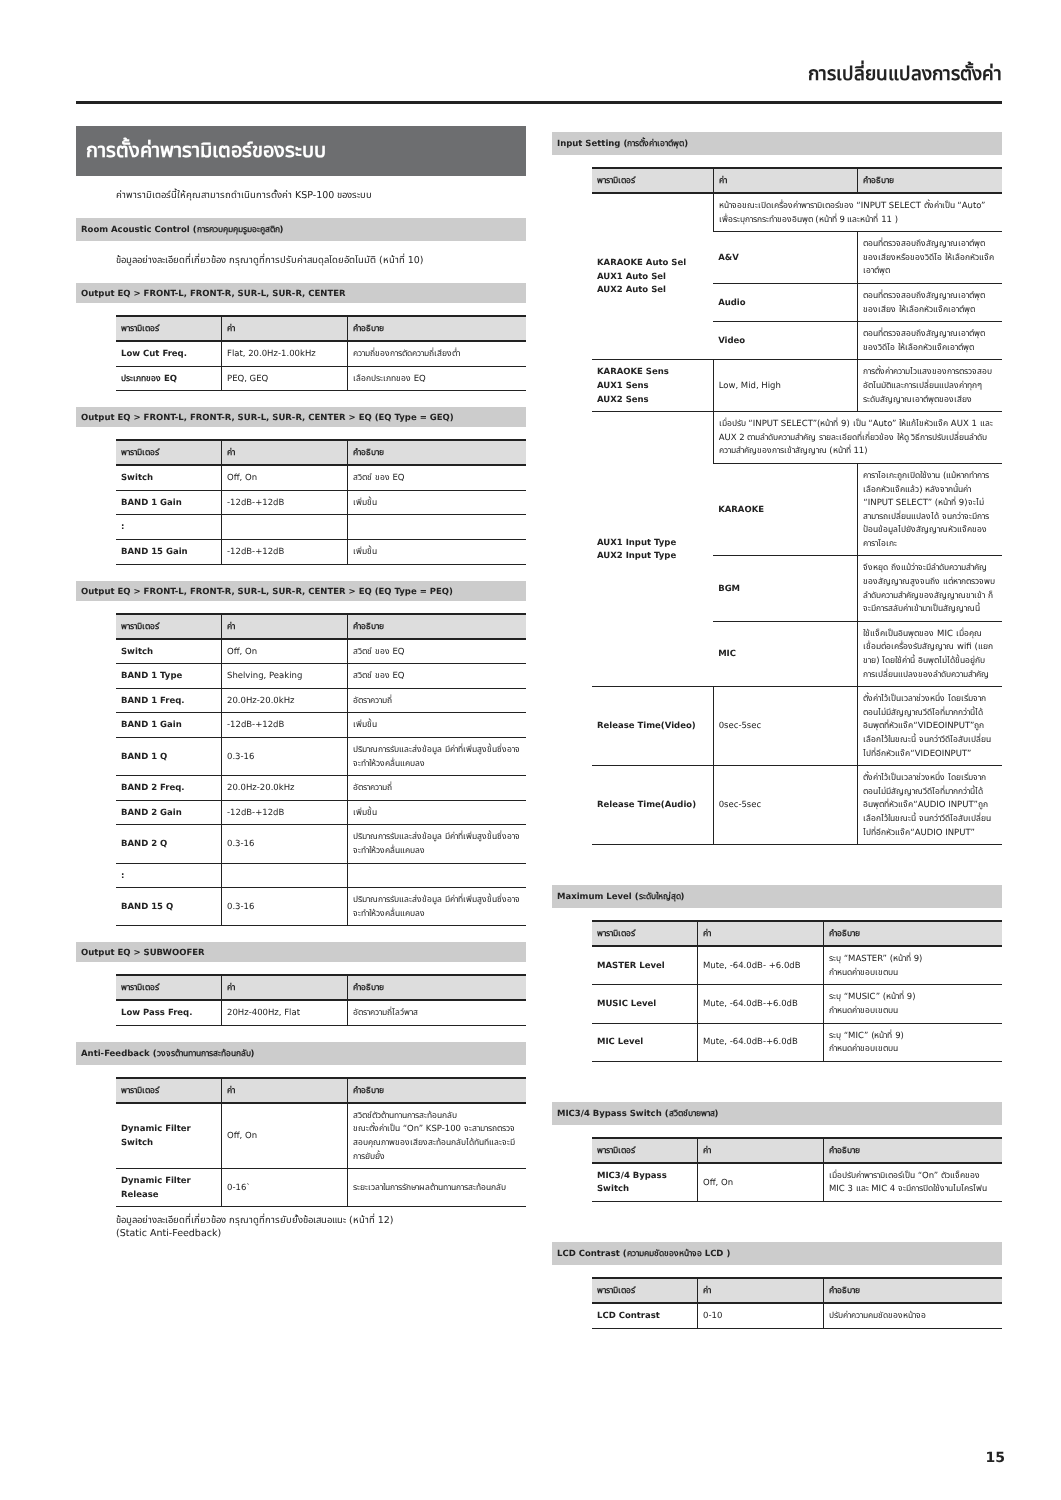การเปลี่ยนแปลงการตั้งค่า
การตั้งค่าพารามิเตอร์ของระบบ
ค่าพารามิเตอร์นี้ให้คุณสามารถดำเนินการตั้งค่า KSP-100 ของระบบ
Room Acoustic Control (การควบคุมคุมรูมอะคูสติก)
ข้อมูลอย่างละเอียดที่เกี่ยวข้อง กรุณาดูที่การปรับค่าสมดุลโดยอัตโนมัติ (หน้าที่ 10)
Output EQ > FRONT-L, FRONT-R, SUR-L, SUR-R, CENTER
| พารามิเตอร์ | ค่า | คำอธิบาย |
| --- | --- | --- |
| Low Cut Freq. | Flat, 20.0Hz-1.00kHz | ความถี่ของการตัดความถี่เสียงต่ำ |
| ประเภทของ EQ | PEQ, GEQ | เลือกประเภทของ EQ |
Output EQ > FRONT-L, FRONT-R, SUR-L, SUR-R, CENTER > EQ (EQ Type = GEQ)
| พารามิเตอร์ | ค่า | คำอธิบาย |
| --- | --- | --- |
| Switch | Off, On | สวิตช์ ของ EQ |
| BAND 1 Gain | -12dB-+12dB | เพิ่มขึ้น |
| : | | |
| BAND 15 Gain | -12dB-+12dB | เพิ่มขึ้น |
Output EQ > FRONT-L, FRONT-R, SUR-L, SUR-R, CENTER > EQ (EQ Type = PEQ)
| พารามิเตอร์ | ค่า | คำอธิบาย |
| --- | --- | --- |
| Switch | Off, On | สวิตช์ ของ EQ |
| BAND 1 Type | Shelving, Peaking | สวิตช์ ของ EQ |
| BAND 1 Freq. | 20.0Hz-20.0kHz | อัตราความถี่ |
| BAND 1 Gain | -12dB-+12dB | เพิ่มขึ้น |
| BAND 1 Q | 0.3-16 | ปริมาณการรับและส่งข้อมูล มีค่าที่เพิ่มสูงขึ้นซึ่งอาจจะทำให้วงคลื่นแคบลง |
| BAND 2 Freq. | 20.0Hz-20.0kHz | อัตราความถี่ |
| BAND 2 Gain | -12dB-+12dB | เพิ่มขึ้น |
| BAND 2 Q | 0.3-16 | ปริมาณการรับและส่งข้อมูล มีค่าที่เพิ่มสูงขึ้นซึ่งอาจจะทำให้วงคลื่นแคบลง |
| : | | |
| BAND 15 Q | 0.3-16 | ปริมาณการรับและส่งข้อมูล มีค่าที่เพิ่มสูงขึ้นซึ่งอาจจะทำให้วงคลื่นแคบลง |
Output EQ > SUBWOOFER
| พารามิเตอร์ | ค่า | คำอธิบาย |
| --- | --- | --- |
| Low Pass Freq. | 20Hz-400Hz, Flat | อัตราความถี่โลว์พาส |
Anti-Feedback (วงจรต้านทานการสะท้อนกลับ)
| พารามิเตอร์ | ค่า | คำอธิบาย |
| --- | --- | --- |
| Dynamic Filter Switch | Off, On | สวิตช์ตัวต้านทานการสะท้อนกลับ ขณะตั้งค่าเป็น “On” KSP-100 จะสามารถตรวจสอบคุณภาพของเสียงสะท้อนกลับได้ทันทีและจะมีการยับยั้ง |
| Dynamic Filter Release | 0-16` | ระยะเวลาในการรักษาผลต้านทานการสะท้อนกลับ |
ข้อมูลอย่างละเอียดที่เกี่ยวข้อง กรุณาดูที่การยับยั้งข้อเสนอแนะ (หน้าที่ 12)
(Static Anti-Feedback)
Input Setting (การตั้งค่าเอาต์พุต)
| พารามิเตอร์ | ค่า | คำอธิบาย |
| --- | --- | --- |
| KARAOKE Auto Sel AUX1 Auto Sel AUX2 Auto Sel | หน้าจอขณะเปิดเครื่องค่าพารามิเตอร์ของ “INPUT SELECT ตั้งค่าเป็น “Auto” เพื่อระบุการกระทำของอินพุต (หน้าที่ 9 และหน้าที่ 11 ) | |
| | A&V | ตอนที่ตรวจสอบถึงสัญญาณเอาต์พุตของเสียงหรือของวิดีโอ ให้เลือกหัวแจ๊คเอาต์พุต |
| | Audio | ตอนที่ตรวจสอบถึงสัญญาณเอาต์พุตของเสียง ให้เลือกหัวแจ๊คเอาต์พุต |
| | Video | ตอนที่ตรวจสอบถึงสัญญาณเอาต์พุตของวิดีโอ ให้เลือกหัวแจ๊คเอาต์พุต |
| KARAOKE Sens AUX1 Sens AUX2 Sens | Low, Mid, High | การตั้งค่าความไวแสงของการตรวจสอบอัตโนมัติและการเปลี่ยนแปลงค่าทุกๆระดับสัญญาณเอาต์พุตของเสียง |
| AUX1 Input Type AUX2 Input Type | เมื่อปรับ “INPUT SELECT”(หน้าที่ 9) เป็น “Auto” ให้แก้ไขหัวแจ๊ค AUX 1 และ AUX 2 ตามลำดับความสำคัญ รายละเอียดที่เกี่ยวข้อง ให้ดู วิธีการปรับเปลี่ยนลำดับความสำคัญของการเข้าสัญญาณ (หน้าที่ 11) | |
| | KARAOKE | คาราโอเกะถูกเปิดใช้งาน (แม้หากทำการเลือกหัวแจ๊คแล้ว) หลังจากนั้นค่า “INPUT SELECT” (หน้าที่ 9)จะไม่สามารถเปลี่ยนแปลงได้ จนกว่าจะมีการป้อนข้อมูลไปยังสัญญาณหัวแจ๊คของคาราโอเกะ |
| | BGM | จึงหยุด ถึงแม้ว่าจะมีลำดับความสำคัญของสัญญาณสูงจนถึง แต่หากตรวจพบลำดับความสำคัญของสัญญาณขาเข้า ก็จะมีการสลับค่าเข้ามาเป็นสัญญาณนี้ |
| | MIC | ใช้แจ็คเป็นอินพุตของ MIC เมื่อคุณเชื่อมต่อเครื่องรับสัญญาณ wifi (แยกขาย) โดยใช้ค่านี้ อินพุตไม่ได้ขึ้นอยู่กับการเปลี่ยนแปลงของลำดับความสำคัญ |
| Release Time(Video) | 0sec-5sec | ตั้งค่าไว้เป็นเวลาช่วงหนึ่ง โดยเริ่มจากตอนไม่มีสัญญาณวีดีโอที่มากกว่านี้ได้อินพุตที่หัวแจ๊ค“VIDEOINPUT”ถูกเลือกไว้ในขณะนี้ จนกว่าวีดีโอสับเปลี่ยนไปที่อีกหัวแจ๊ค“VIDEOINPUT” |
| Release Time(Audio) | 0sec-5sec | ตั้งค่าไว้เป็นเวลาช่วงหนึ่ง โดยเริ่มจากตอนไม่มีสัญญาณวีดีโอที่มากกว่านี้ได้อินพุตที่หัวแจ๊ค“AUDIO INPUT”ถูกเลือกไว้ในขณะนี้ จนกว่าวีดีโอสับเปลี่ยนไปที่อีกหัวแจ๊ค“AUDIO INPUT” |
Maximum Level (ระดับใหญ่สุด)
| พารามิเตอร์ | ค่า | คำอธิบาย |
| --- | --- | --- |
| MASTER Level | Mute, -64.0dB- +6.0dB | ระบุ “MASTER” (หน้าที่ 9) กำหนดค่าขอบเขตบน |
| MUSIC Level | Mute, -64.0dB-+6.0dB | ระบุ “MUSIC” (หน้าที่ 9) กำหนดค่าขอบเขตบน |
| MIC Level | Mute, -64.0dB-+6.0dB | ระบุ “MIC” (หน้าที่ 9) กำหนดค่าขอบเขตบน |
MIC3/4 Bypass Switch (สวิตช์บายพาส)
| พารามิเตอร์ | ค่า | คำอธิบาย |
| --- | --- | --- |
| MIC3/4 Bypass Switch | Off, On | เมื่อปรับค่าพารามิเตอร์เป็น “On” ตัวแจ็คของ MIC 3 และ MIC 4 จะมีการปิดใช้งานไมโครโฟน |
LCD Contrast (ความคมชัดของหน้าจอ LCD )
| พารามิเตอร์ | ค่า | คำอธิบาย |
| --- | --- | --- |
| LCD Contrast | 0-10 | ปรับค่าความคมชัดของหน้าจอ |
15